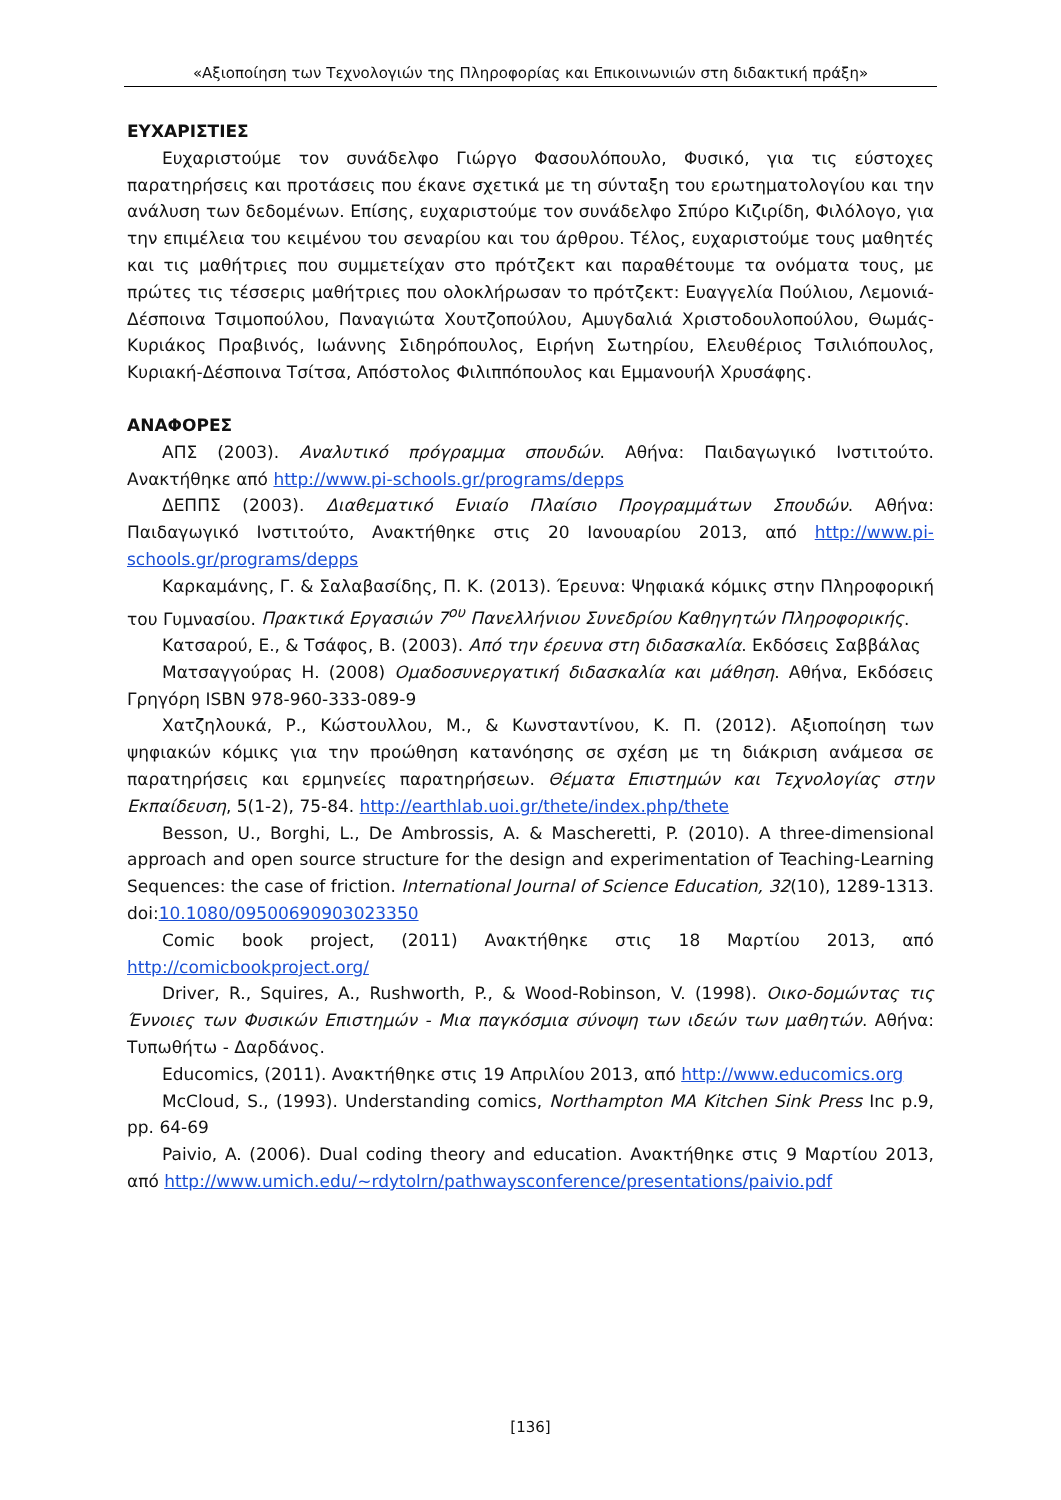«Αξιοποίηση των Τεχνολογιών της Πληροφορίας και Επικοινωνιών στη διδακτική πράξη»
ΕΥΧΑΡΙΣΤΙΕΣ
Ευχαριστούμε τον συνάδελφο Γιώργο Φασουλόπουλο, Φυσικό, για τις εύστοχες παρατηρήσεις και προτάσεις που έκανε σχετικά με τη σύνταξη του ερωτηματολογίου και την ανάλυση των δεδομένων. Επίσης, ευχαριστούμε τον συνάδελφο Σπύρο Κιζιρίδη, Φιλόλογο, για την επιμέλεια του κειμένου του σεναρίου και του άρθρου. Τέλος, ευχαριστούμε τους μαθητές και τις μαθήτριες που συμμετείχαν στο πρότζεκτ και παραθέτουμε τα ονόματα τους, με πρώτες τις τέσσερις μαθήτριες που ολοκλήρωσαν το πρότζεκτ: Ευαγγελία Πούλιου, Λεμονιά-Δέσποινα Τσιμοπούλου, Παναγιώτα Χουτζοπούλου, Αμυγδαλιά Χριστοδουλοπούλου, Θωμάς-Κυριάκος Πραβινός, Ιωάννης Σιδηρόπουλος, Ειρήνη Σωτηρίου, Ελευθέριος Τσιλιόπουλος, Κυριακή-Δέσποινα Τσίτσα, Απόστολος Φιλιππόπουλος και Εμμανουήλ Χρυσάφης.
ΑΝΑΦΟΡΕΣ
ΑΠΣ (2003). Αναλυτικό πρόγραμμα σπουδών. Αθήνα: Παιδαγωγικό Ινστιτούτο. Ανακτήθηκε από http://www.pi-schools.gr/programs/depps
ΔΕΠΠΣ (2003). Διαθεματικό Ενιαίο Πλαίσιο Προγραμμάτων Σπουδών. Αθήνα: Παιδαγωγικό Ινστιτούτο, Ανακτήθηκε στις 20 Ιανουαρίου 2013, από http://www.pi-schools.gr/programs/depps
Καρκαμάνης, Γ. & Σαλαβασίδης, Π. Κ. (2013). Έρευνα: Ψηφιακά κόμικς στην Πληροφορική του Γυμνασίου. Πρακτικά Εργασιών 7<sup>ου</sup> Πανελλήνιου Συνεδρίου Καθηγητών Πληροφορικής.
Κατσαρού, Ε., & Τσάφος, Β. (2003). Από την έρευνα στη διδασκαλία. Εκδόσεις Σαββάλας
Ματσαγγούρας Η. (2008) Ομαδοσυνεργατική διδασκαλία και μάθηση. Αθήνα, Εκδόσεις Γρηγόρη ISBN 978-960-333-089-9
Χατζηλουκά, Ρ., Κώστουλλου, Μ., & Κωνσταντίνου, Κ. Π. (2012). Αξιοποίηση των ψηφιακών κόμικς για την προώθηση κατανόησης σε σχέση με τη διάκριση ανάμεσα σε παρατηρήσεις και ερμηνείες παρατηρήσεων. Θέματα Επιστημών και Τεχνολογίας στην Εκπαίδευση, 5(1-2), 75-84. http://earthlab.uoi.gr/thete/index.php/thete
Besson, U., Borghi, L., De Ambrossis, A. & Mascheretti, P. (2010). A three-dimensional approach and open source structure for the design and experimentation of Teaching-Learning Sequences: the case of friction. International Journal of Science Education, 32(10), 1289-1313. doi:10.1080/09500690903023350
Comic book project, (2011) Ανακτήθηκε στις 18 Μαρτίου 2013, από http://comicbookproject.org/
Driver, R., Squires, A., Rushworth, P., & Wood-Robinson, V. (1998). Οικο-δομώντας τις Έννοιες των Φυσικών Επιστημών - Μια παγκόσμια σύνοψη των ιδεών των μαθητών. Αθήνα: Τυπωθήτω - Δαρδάνος.
Educomics, (2011). Ανακτήθηκε στις 19 Απριλίου 2013, από http://www.educomics.org
McCloud, S., (1993). Understanding comics, Northampton MA Kitchen Sink Press Inc p.9, pp. 64-69
Paivio, A. (2006). Dual coding theory and education. Ανακτήθηκε στις 9 Μαρτίου 2013, από http://www.umich.edu/~rdytolrn/pathwaysconference/presentations/paivio.pdf
[136]